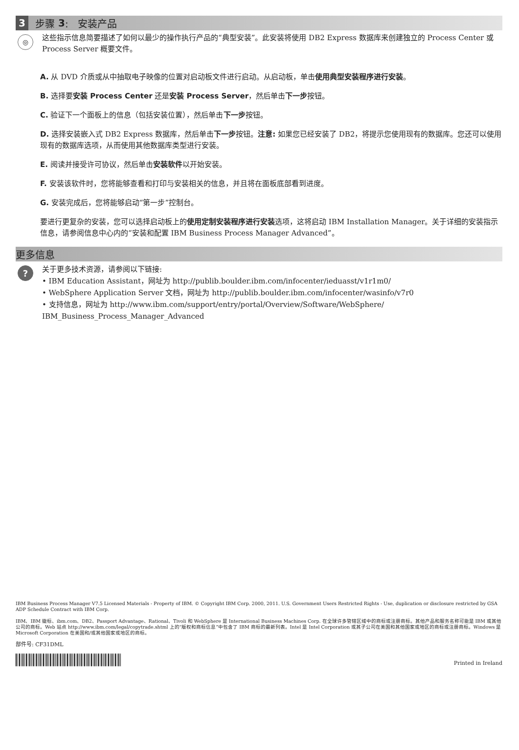3 步骤 3: 安装产品
◎
这些指示信息简要描述了如何以最少的操作执行产品的“典型安装”。此安装将使用 DB2 Express 数据库来创建独立的 Process Center 或 Process Server 概要文件。
A. 从 DVD 介质或从中抽取电子映像的位置对启动板文件进行启动。从启动板，单击使用典型安装程序进行安装。
B. 选择要安装 Process Center 还是安装 Process Server，然后单击下一步按钮。
C. 验证下一个面板上的信息（包括安装位置），然后单击下一步按钮。
D. 选择安装嵌入式 DB2 Express 数据库，然后单击下一步按钮。注意: 如果您已经安装了 DB2，将提示您使用现有的数据库。您还可以使用现有的数据库选项，从而使用其他数据库类型进行安装。
E. 阅读并接受许可协议，然后单击安装软件以开始安装。
F. 安装该软件时，您将能够查看和打印与安装相关的信息，并且将在面板底部看到进度。
G. 安装完成后，您将能够启动“第一步”控制台。
要进行更复杂的安装，您可以选择启动板上的使用定制安装程序进行安装选项，这将启动 IBM Installation Manager。关于详细的安装指示信息，请参阅信息中心内的“安装和配置 IBM Business Process Manager Advanced”。
更多信息
?
关于更多技术资源，请参阅以下链接:
• IBM Education Assistant，网址为 http://publib.boulder.ibm.com/infocenter/ieduasst/v1r1m0/
• WebSphere Application Server 文档，网址为 http://publib.boulder.ibm.com/infocenter/wasinfo/v7r0
• 支持信息，网址为 http://www.ibm.com/support/entry/portal/Overview/Software/WebSphere/ IBM_Business_Process_Manager_Advanced
IBM Business Process Manager V7.5 Licensed Materials - Property of IBM. © Copyright IBM Corp. 2000, 2011. U.S. Government Users Restricted Rights - Use, duplication or disclosure restricted by GSA ADP Schedule Contract with IBM Corp.
IBM、IBM 徽标、ibm.com、DB2、Passport Advantage、Rational、Tivoli 和 WebSphere 是 International Business Machines Corp. 在全球许多管辖区域中的商标或注册商标。其他产品和服务名称可能是 IBM 或其他公司的商标。Web 站点 http://www.ibm.com/legal/copytrade.shtml 上的“版权和商标信息”中包含了 IBM 商标的最新列表。Intel 是 Intel Corporation 或其子公司在美国和其他国家或地区的商标或注册商标。Windows 是 Microsoft Corporation 在美国和/或其他国家或地区的商标。
部件号: CF31DML
Printed in Ireland